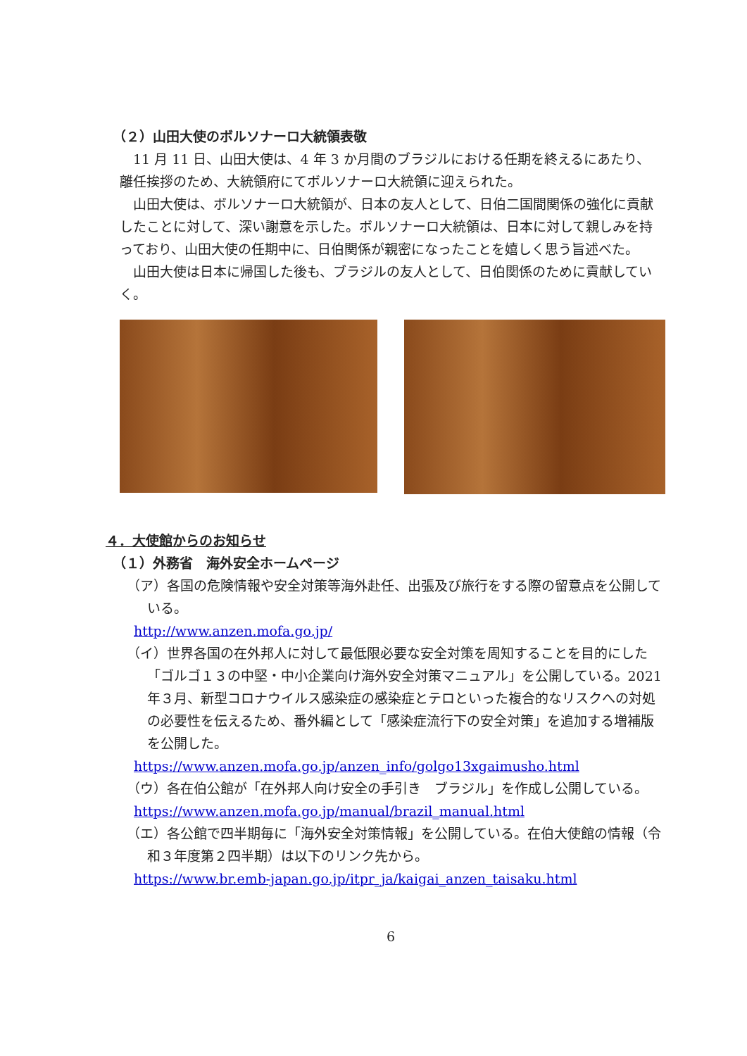（２）山田大使のボルソナーロ大統領表敬
11 月 11 日、山田大使は、4 年 3 か月間のブラジルにおける任期を終えるにあたり、離任挨拶のため、大統領府にてボルソナーロ大統領に迎えられた。
山田大使は、ボルソナーロ大統領が、日本の友人として、日伯二国間関係の強化に貢献したことに対して、深い謝意を示した。ボルソナーロ大統領は、日本に対して親しみを持っており、山田大使の任期中に、日伯関係が親密になったことを嬉しく思う旨述べた。
山田大使は日本に帰国した後も、ブラジルの友人として、日伯関係のために貢献していく。
４．大使館からのお知らせ
（１）外務省　海外安全ホームページ
（ア）各国の危険情報や安全対策等海外赴任、出張及び旅行をする際の留意点を公開している。
http://www.anzen.mofa.go.jp/
（イ）世界各国の在外邦人に対して最低限必要な安全対策を周知することを目的にした「ゴルゴ１３の中堅・中小企業向け海外安全対策マニュアル」を公開している。2021 年３月、新型コロナウイルス感染症の感染症とテロといった複合的なリスクへの対処の必要性を伝えるため、番外編として「感染症流行下の安全対策」を追加する増補版を公開した。
https://www.anzen.mofa.go.jp/anzen_info/golgo13xgaimusho.html
（ウ）各在伯公館が「在外邦人向け安全の手引き　ブラジル」を作成し公開している。
https://www.anzen.mofa.go.jp/manual/brazil_manual.html
（エ）各公館で四半期毎に「海外安全対策情報」を公開している。在伯大使館の情報（令和３年度第２四半期）は以下のリンク先から。
https://www.br.emb-japan.go.jp/itpr_ja/kaigai_anzen_taisaku.html
6